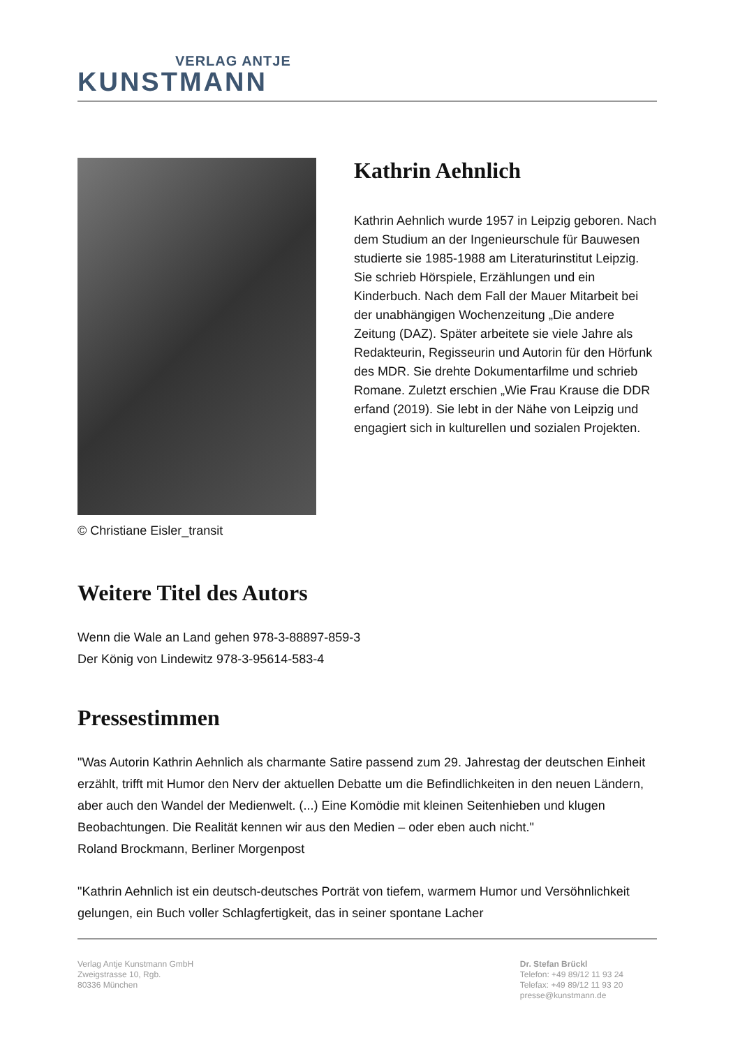VERLAG ANTJE
KUNSTMANN
© Christiane Eisler_transit
Kathrin Aehnlich
Kathrin Aehnlich wurde 1957 in Leipzig geboren. Nach dem Studium an der Ingenieurschule für Bauwesen studierte sie 1985-1988 am Literaturinstitut Leipzig. Sie schrieb Hörspiele, Erzählungen und ein Kinderbuch. Nach dem Fall der Mauer Mitarbeit bei der unabhängigen Wochenzeitung „Die andere Zeitung (DAZ). Später arbeitete sie viele Jahre als Redakteurin, Regisseurin und Autorin für den Hörfunk des MDR. Sie drehte Dokumentarfilme und schrieb Romane. Zuletzt erschien „Wie Frau Krause die DDR erfand (2019). Sie lebt in der Nähe von Leipzig und engagiert sich in kulturellen und sozialen Projekten.
Weitere Titel des Autors
Wenn die Wale an Land gehen 978-3-88897-859-3
Der König von Lindewitz 978-3-95614-583-4
Pressestimmen
"Was Autorin Kathrin Aehnlich als charmante Satire passend zum 29. Jahrestag der deutschen Einheit erzählt, trifft mit Humor den Nerv der aktuellen Debatte um die Befindlichkeiten in den neuen Ländern, aber auch den Wandel der Medienwelt. (...) Eine Komödie mit kleinen Seitenhieben und klugen Beobachtungen. Die Realität kennen wir aus den Medien – oder eben auch nicht."
Roland Brockmann, Berliner Morgenpost
"Kathrin Aehnlich ist ein deutsch-deutsches Porträt von tiefem, warmem Humor und Versöhnlichkeit gelungen, ein Buch voller Schlagfertigkeit, das in seiner spontane Lacher
Verlag Antje Kunstmann GmbH
Zweigstrasse 10, Rgb.
80336 München
Dr. Stefan Brückl
Telefon: +49 89/12 11 93 24
Telefax: +49 89/12 11 93 20
presse@kunstmann.de